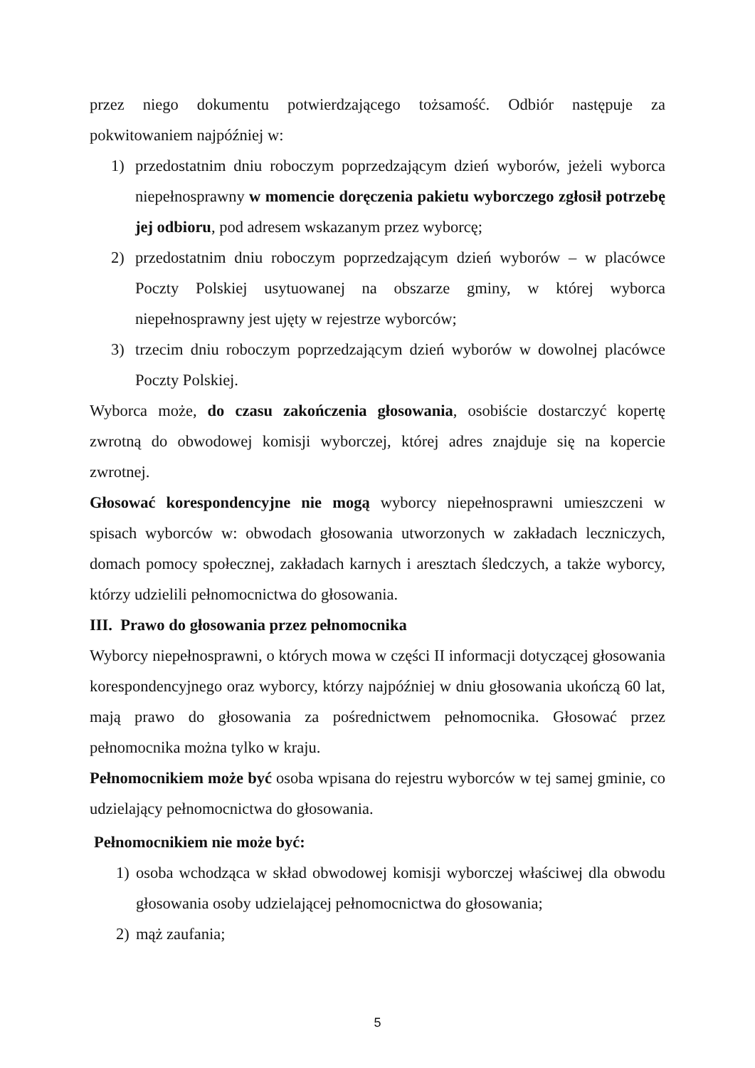przez niego dokumentu potwierdzającego tożsamość. Odbiór następuje za pokwitowaniem najpóźniej w:
1) przedostatnim dniu roboczym poprzedzającym dzień wyborów, jeżeli wyborca niepełnosprawny w momencie doręczenia pakietu wyborczego zgłosił potrzebę jej odbioru, pod adresem wskazanym przez wyborcę;
2) przedostatnim dniu roboczym poprzedzającym dzień wyborów – w placówce Poczty Polskiej usytuowanej na obszarze gminy, w której wyborca niepełnosprawny jest ujęty w rejestrze wyborców;
3) trzecim dniu roboczym poprzedzającym dzień wyborów w dowolnej placówce Poczty Polskiej.
Wyborca może, do czasu zakończenia głosowania, osobiście dostarczyć kopertę zwrotną do obwodowej komisji wyborczej, której adres znajduje się na kopercie zwrotnej.
Głosować korespondencyjne nie mogą wyborcy niepełnosprawni umieszczeni w spisach wyborców w: obwodach głosowania utworzonych w zakładach leczniczych, domach pomocy społecznej, zakładach karnych i aresztach śledczych, a także wyborcy, którzy udzielili pełnomocnictwa do głosowania.
III. Prawo do głosowania przez pełnomocnika
Wyborcy niepełnosprawni, o których mowa w części II informacji dotyczącej głosowania korespondencyjnego oraz wyborcy, którzy najpóźniej w dniu głosowania ukończą 60 lat, mają prawo do głosowania za pośrednictwem pełnomocnika. Głosować przez pełnomocnika można tylko w kraju.
Pełnomocnikiem może być osoba wpisana do rejestru wyborców w tej samej gminie, co udzielający pełnomocnictwa do głosowania.
Pełnomocnikiem nie może być:
1) osoba wchodząca w skład obwodowej komisji wyborczej właściwej dla obwodu głosowania osoby udzielającej pełnomocnictwa do głosowania;
2) mąż zaufania;
5